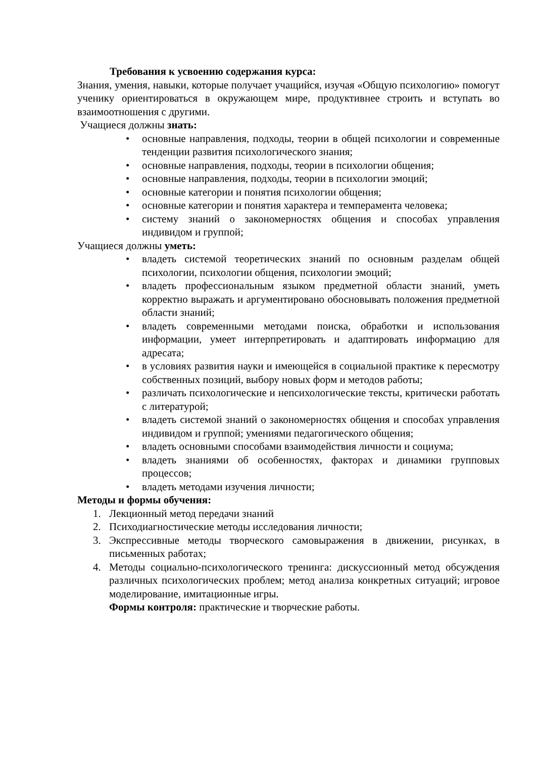Требования к усвоению содержания курса:
Знания, умения, навыки, которые получает учащийся, изучая «Общую психологию» помогут ученику ориентироваться в окружающем мире, продуктивнее строить и вступать во взаимоотношения с другими.
Учащиеся должны знать:
• основные направления, подходы, теории в общей психологии и современные тенденции развития психологического знания;
• основные направления, подходы, теории в психологии общения;
• основные направления, подходы, теории в психологии эмоций;
• основные категории и понятия психологии общения;
• основные категории и понятия характера и темперамента человека;
• систему знаний о закономерностях общения и способах управления индивидом и группой;
Учащиеся должны уметь:
• владеть системой теоретических знаний по основным разделам общей психологии, психологии общения, психологии эмоций;
• владеть профессиональным языком предметной области знаний, уметь корректно выражать и аргументировано обосновывать положения предметной области знаний;
• владеть современными методами поиска, обработки и использования информации, умеет интерпретировать и адаптировать информацию для адресата;
• в условиях развития науки и имеющейся в социальной практике к пересмотру собственных позиций, выбору новых форм и методов работы;
• различать психологические и непсихологические тексты, критически работать с литературой;
• владеть системой знаний о закономерностях общения и способах управления индивидом и группой; умениями педагогического общения;
• владеть основными способами взаимодействия личности и социума;
• владеть знаниями об особенностях, факторах и динамики групповых процессов;
• владеть методами изучения личности;
Методы и формы обучения:
1. Лекционный метод передачи знаний
2. Психодиагностические методы исследования личности;
3. Экспрессивные методы творческого самовыражения в движении, рисунках, в письменных работах;
4. Методы социально-психологического тренинга: дискуссионный метод обсуждения различных психологических проблем; метод анализа конкретных ситуаций; игровое моделирование, имитационные игры.
Формы контроля: практические и творческие работы.